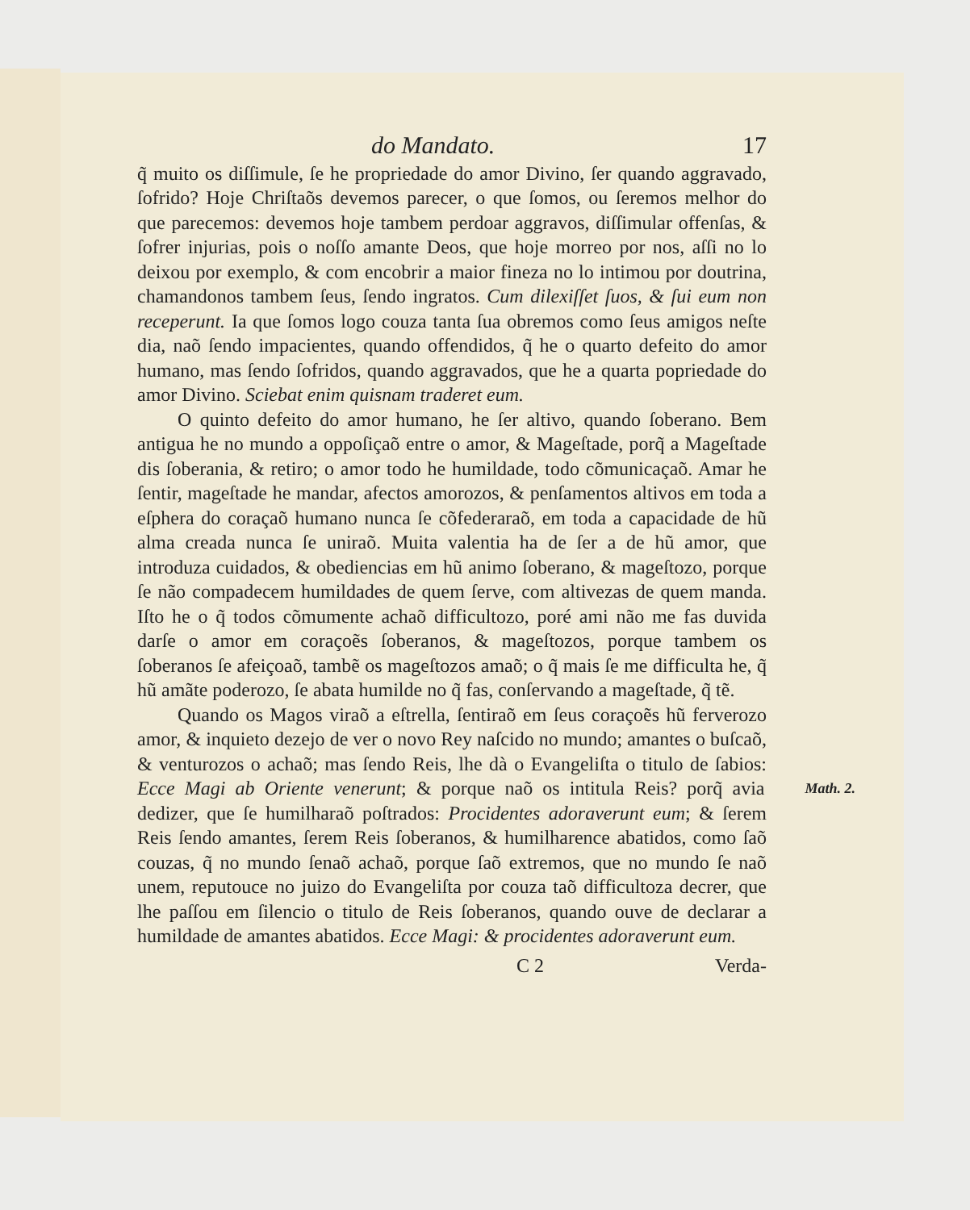do Mandato. 17
q̃ muito os diſſimule, ſe he propriedade do amor Divino, ſer quando aggravado, ſofrido? Hoje Chriſtaõs devemos parecer, o que ſomos, ou ſeremos melhor do que parecemos: devemos hoje tambem perdoar aggravos, diſſimular offenſas, & ſofrer injurias, pois o noſſo amante Deos, que hoje morreo por nos, aſſi no lo deixou por exemplo, & com encobrir a maior fineza no lo intimou por doutrina, chamandonos tambem ſeus, ſendo ingratos. Cum dilexiſſet ſuos, & ſui eum non receperunt. Ia que ſomos logo couza tanta ſua obremos como ſeus amigos neſte dia, naõ ſendo impacientes, quando offendidos, q̃ he o quarto defeito do amor humano, mas ſendo ſofridos, quando aggravados, que he a quarta popriedade do amor Divino. Sciebat enim quisnam traderet eum.
O quinto defeito do amor humano, he ſer altivo, quando ſoberano. Bem antigua he no mundo a oppoſiçaõ entre o amor, & Mageſtade, porq̃ a Mageſtade dis ſoberania, & retiro; o amor todo he humildade, todo cõmunicaçaõ. Amar he ſentir, mageſtade he mandar, afectos amorozos, & penſamentos altivos em toda a eſphera do coraçaõ humano nunca ſe cõfederaraõ, em toda a capacidade de hũ alma creada nunca ſe uniraõ. Muita valentia ha de ſer a de hũ amor, que introduza cuidados, & obediencias em hũ animo ſoberano, & mageſtozo, porque ſe não compadecem humildades de quem ſerve, com altivezas de quem manda. Iſto he o q̃ todos cõmumente achaõ difficultozo, poré ami não me fas duvida darſe o amor em coraçoẽs ſoberanos, & mageſtozos, porque tambem os ſoberanos ſe afeiçoaõ, tambẽ os mageſtozos amaõ; o q̃ mais ſe me difficulta he, q̃ hũ amãte poderozo, ſe abata humilde no q̃ fas, conſervando a mageſtade, q̃ tẽ.
Quando os Magos viraõ a eſtrella, ſentiraõ em ſeus coraçoẽs hũ ferverozo amor, & inquieto dezejo de ver o novo Rey naſcido no mundo; amantes o buſcaõ, & venturozos o achaõ; mas ſendo Reis, lhe dà o Evangeliſta o titulo de ſabios: Ecce Magi ab Oriente venerunt; Math. 2. & porque naõ os intitula Reis? porq̃ avia dedizer, que ſe humilharaõ poſtrados: Procidentes adoraverunt eum; & ſerem Reis ſendo amantes, ſerem Reis ſoberanos, & humilharence abatidos, como ſaõ couzas, q̃ no mundo ſenaõ achaõ, porque ſaõ extremos, que no mundo ſe naõ unem, reputouce no juizo do Evangeliſta por couza taõ difficultoza decrer, que lhe paſſou em ſilencio o titulo de Reis ſoberanos, quando ouve de declarar a humildade de amantes abatidos. Ecce Magi: & procidentes adoraverunt eum.
C 2 Verda-